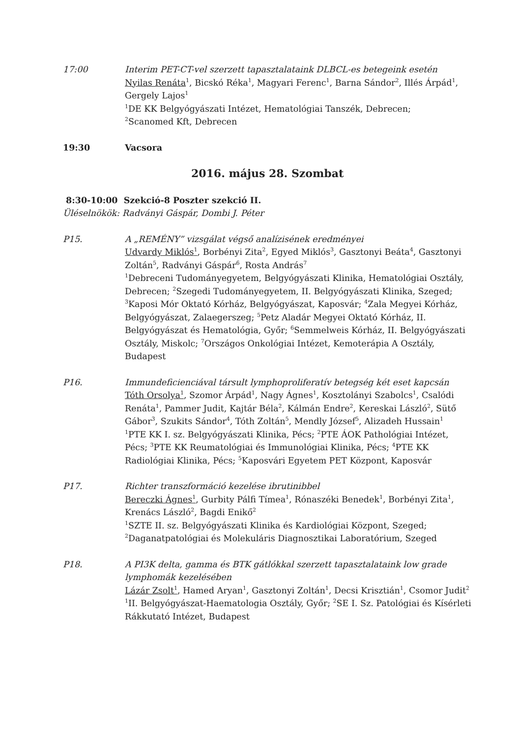17:00 Interim PET-CT-vel szerzett tapasztalataink DLBCL-es betegeink esetén
Nyilas Renáta<sup>1</sup>, Bicskó Réka<sup>1</sup>, Magyari Ferenc<sup>1</sup>, Barna Sándor<sup>2</sup>, Illés Árpád<sup>1</sup>, Gergely Lajos<sup>1</sup>
<sup>1</sup> DE KK Belgyógyászati Intézet, Hematológiai Tanszék, Debrecen;
<sup>2</sup> Scanomed Kft, Debrecen
19:30 Vacsora
2016. május 28. Szombat
8:30-10:00 Szekció-8 Poszter szekció II.
Üléselnökök: Radványi Gáspár, Dombi J. Péter
P15. A „REMÉNY” vizsgálat végső analízisének eredményei
Udvardy Miklós<sup>1</sup>, Borbényi Zita<sup>2</sup>, Egyed Miklós<sup>3</sup>, Gasztonyi Beáta<sup>4</sup>, Gasztonyi Zoltán<sup>5</sup>, Radványi Gáspár<sup>6</sup>, Rosta András<sup>7</sup>
<sup>1</sup> Debreceni Tudományegyetem, Belgyógyászati Klinika, Hematológiai Osztály, Debrecen; <sup>2</sup>Szegedi Tudományegyetem, II. Belgyógyászati Klinika, Szeged; <sup>3</sup>Kaposi Mór Oktató Kórház, Belgyógyászat, Kaposvár; <sup>4</sup>Zala Megyei Kórház, Belgyógyászat, Zalaegerszeg; <sup>5</sup>Petz Aladár Megyei Oktató Kórház, II. Belgyógyászat és Hematológia, Győr; <sup>6</sup>Semmelweis Kórház, II. Belgyógyászati Osztály, Miskolc; <sup>7</sup>Országos Onkológiai Intézet, Kemoterápia A Osztály, Budapest
P16. Immundeficienciával társult lymphoproliferatív betegség két eset kapcsán
Tóth Orsolya<sup>1</sup>, Szomor Árpád<sup>1</sup>, Nagy Ágnes<sup>1</sup>, Kosztolányi Szabolcs<sup>1</sup>, Csalódi Renáta<sup>1</sup>, Pammer Judit, Kajtár Béla<sup>2</sup>, Kálmán Endre<sup>2</sup>, Kereskai László<sup>2</sup>, Sütő Gábor<sup>3</sup>, Szukits Sándor<sup>4</sup>, Tóth Zoltán<sup>5</sup>, Mendly József<sup>5</sup>, Alizadeh Hussain<sup>1</sup>
<sup>1</sup> PTE KK I. sz. Belgyógyászati Klinika, Pécs; <sup>2</sup>PTE ÁOK Pathológiai Intézet, Pécs; <sup>3</sup>PTE KK Reumatológiai és Immunológiai Klinika, Pécs; <sup>4</sup>PTE KK Radiológiai Klinika, Pécs; <sup>5</sup>Kaposvári Egyetem PET Központ, Kaposvár
P17. Richter transzformáció kezelése ibrutinibbel
Bereczki Ágnes<sup>1</sup>, Gurbity Pálfi Tímea<sup>1</sup>, Rónaszéki Benedek<sup>1</sup>, Borbényi Zita<sup>1</sup>, Krenács László<sup>2</sup>, Bagdi Enikő<sup>2</sup>
<sup>1</sup> SZTE II. sz. Belgyógyászati Klinika és Kardiológiai Központ, Szeged;
<sup>2</sup> Daganatpatológiai és Molekuláris Diagnosztikai Laboratórium, Szeged
P18. A PI3K delta, gamma és BTK gátlókkal szerzett tapasztalataink low grade lymphomák kezelésében
Lázár Zsolt<sup>1</sup>, Hamed Aryan<sup>1</sup>, Gasztonyi Zoltán<sup>1</sup>, Decsi Krisztián<sup>1</sup>, Csomor Judit<sup>2</sup>
<sup>1</sup> II. Belgyógyászat-Haematologia Osztály, Győr; <sup>2</sup>SE I. Sz. Patológiai és Kísérleti Rákkutató Intézet, Budapest